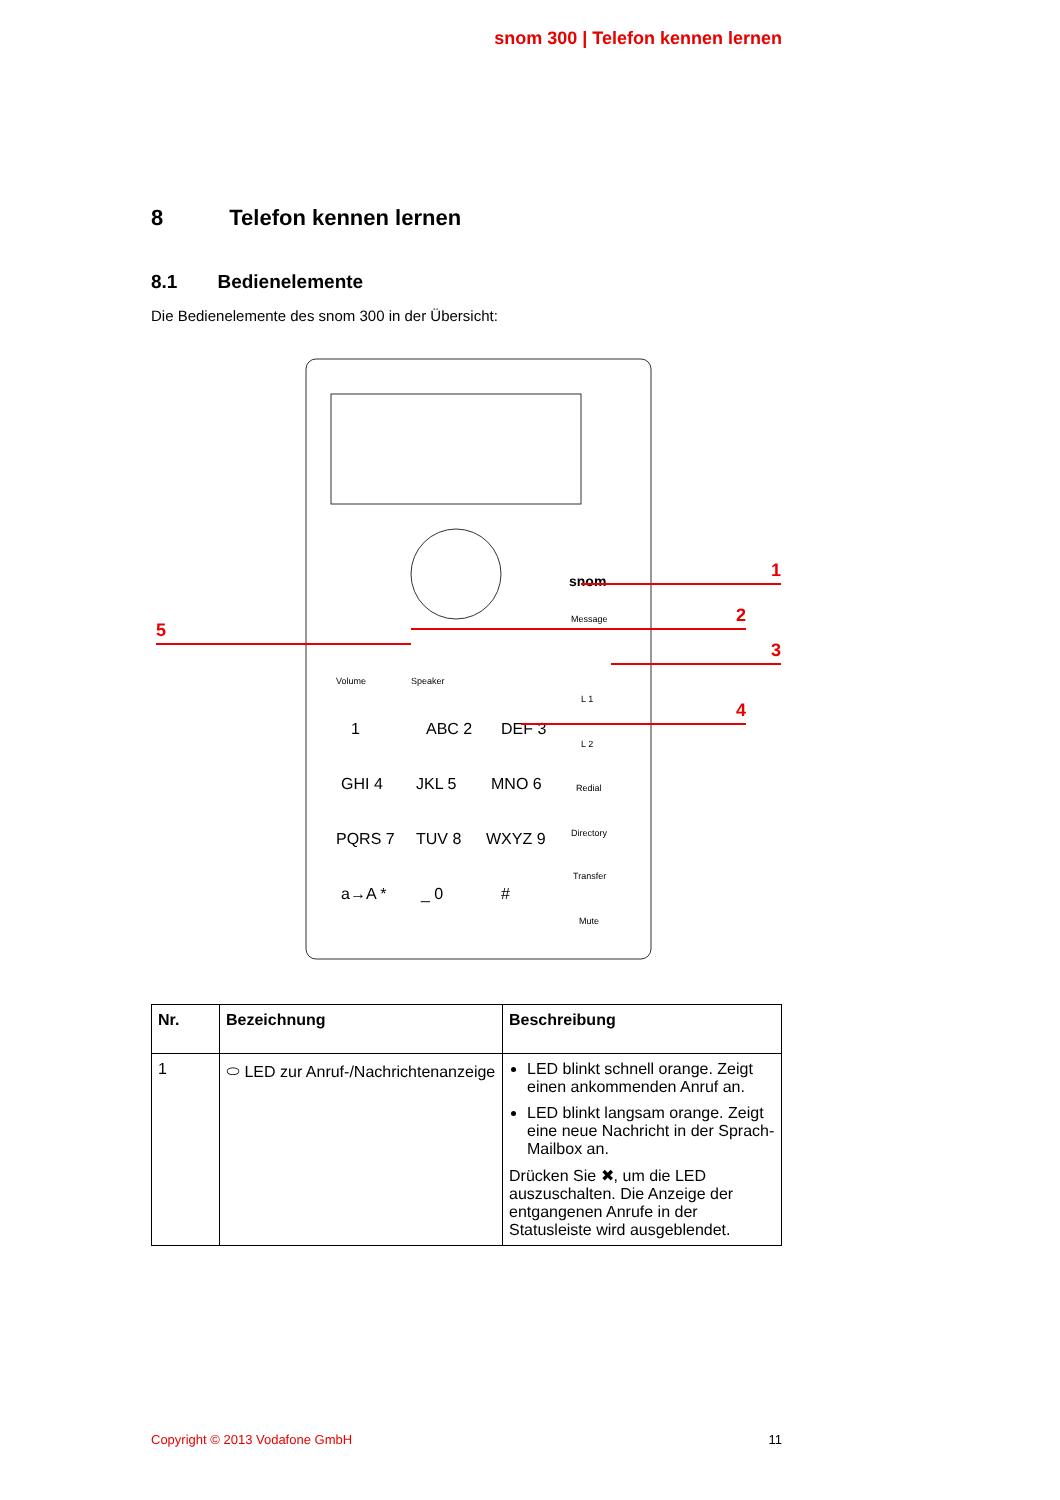snom 300 | Telefon kennen lernen
8 Telefon kennen lernen
8.1 Bedienelemente
Die Bedienelemente des snom 300 in der Übersicht:
snom
Message
Volume
Speaker
1
ABC 2
DEF 3
GHI 4
JKL 5
MNO 6
PQRS 7
TUV 8
WXYZ 9
a→A *
_ 0
#
L 1
L 2
Redial
Directory
Transfer
Mute
1
2
3
4
5
| Nr. | Bezeichnung | Beschreibung |
| --- | --- | --- |
| 1 | ⬭ LED zur Anruf-/Nachrichtenanzeige | LED blinkt schnell orange. Zeigt einen ankommenden Anruf an. LED blinkt langsam orange. Zeigt eine neue Nachricht in der Sprach-Mailbox an. Drücken Sie ✖, um die LED auszuschalten. Die Anzeige der entgangenen Anrufe in der Statusleiste wird ausgeblendet. |
Copyright © 2013 Vodafone GmbH 11